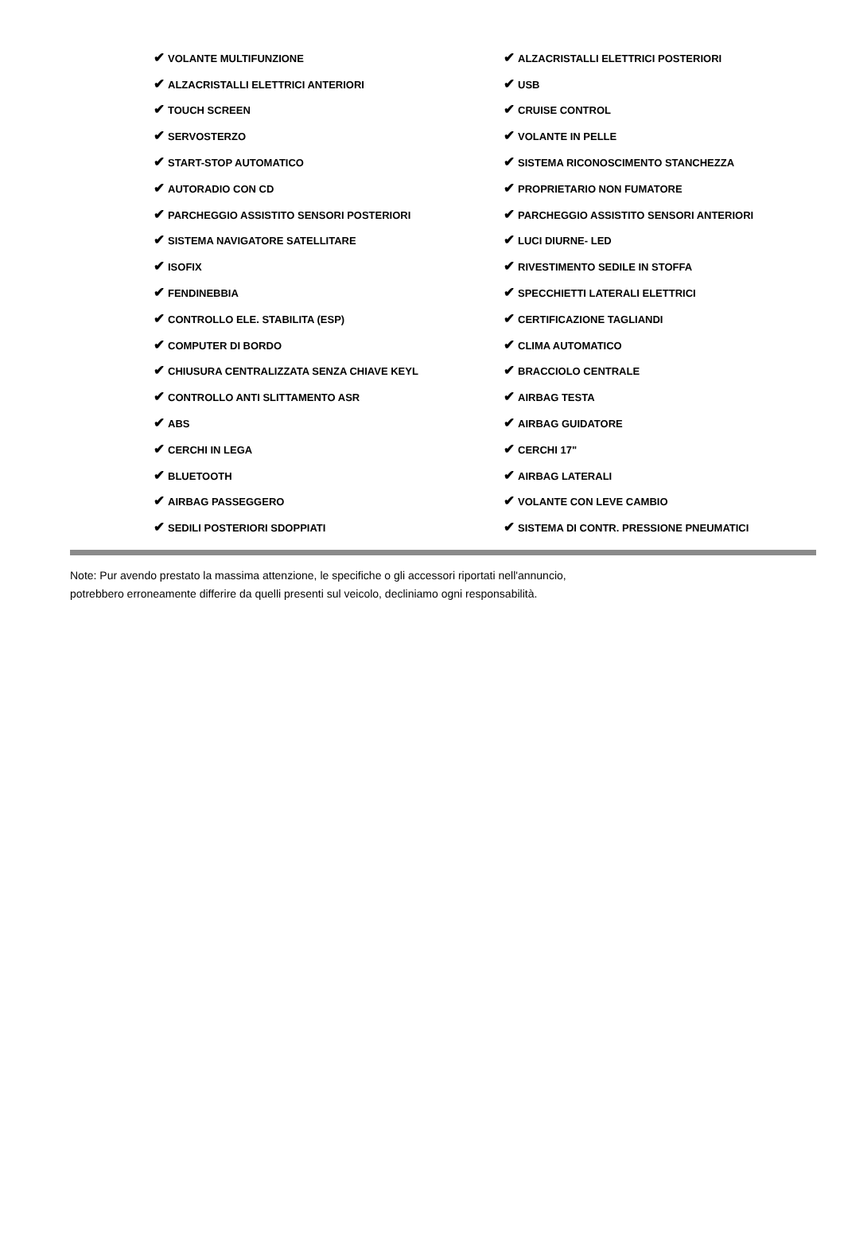| ✔ VOLANTE MULTIFUNZIONE | ✔ ALZACRISTALLI ELETTRICI POSTERIORI |
| ✔ ALZACRISTALLI ELETTRICI ANTERIORI | ✔ USB |
| ✔ TOUCH SCREEN | ✔ CRUISE CONTROL |
| ✔ SERVOSTERZO | ✔ VOLANTE IN PELLE |
| ✔ START-STOP AUTOMATICO | ✔ SISTEMA RICONOSCIMENTO STANCHEZZA |
| ✔ AUTORADIO CON CD | ✔ PROPRIETARIO NON FUMATORE |
| ✔ PARCHEGGIO ASSISTITO SENSORI POSTERIORI | ✔ PARCHEGGIO ASSISTITO SENSORI ANTERIORI |
| ✔ SISTEMA NAVIGATORE SATELLITARE | ✔ LUCI DIURNE- LED |
| ✔ ISOFIX | ✔ RIVESTIMENTO SEDILE IN STOFFA |
| ✔ FENDINEBBIA | ✔ SPECCHIETTI LATERALI ELETTRICI |
| ✔ CONTROLLO ELE. STABILITA (ESP) | ✔ CERTIFICAZIONE TAGLIANDI |
| ✔ COMPUTER DI BORDO | ✔ CLIMA AUTOMATICO |
| ✔ CHIUSURA CENTRALIZZATA SENZA CHIAVE KEYL | ✔ BRACCIOLO CENTRALE |
| ✔ CONTROLLO ANTI SLITTAMENTO ASR | ✔ AIRBAG TESTA |
| ✔ ABS | ✔ AIRBAG GUIDATORE |
| ✔ CERCHI IN LEGA | ✔ CERCHI 17" |
| ✔ BLUETOOTH | ✔ AIRBAG LATERALI |
| ✔ AIRBAG PASSEGGERO | ✔ VOLANTE CON LEVE CAMBIO |
| ✔ SEDILI POSTERIORI SDOPPIATI | ✔ SISTEMA DI CONTR. PRESSIONE PNEUMATICI |
Note: Pur avendo prestato la massima attenzione, le specifiche o gli accessori riportati nell'annuncio,
potrebbero erroneamente differire da quelli presenti sul veicolo, decliniamo ogni responsabilità.